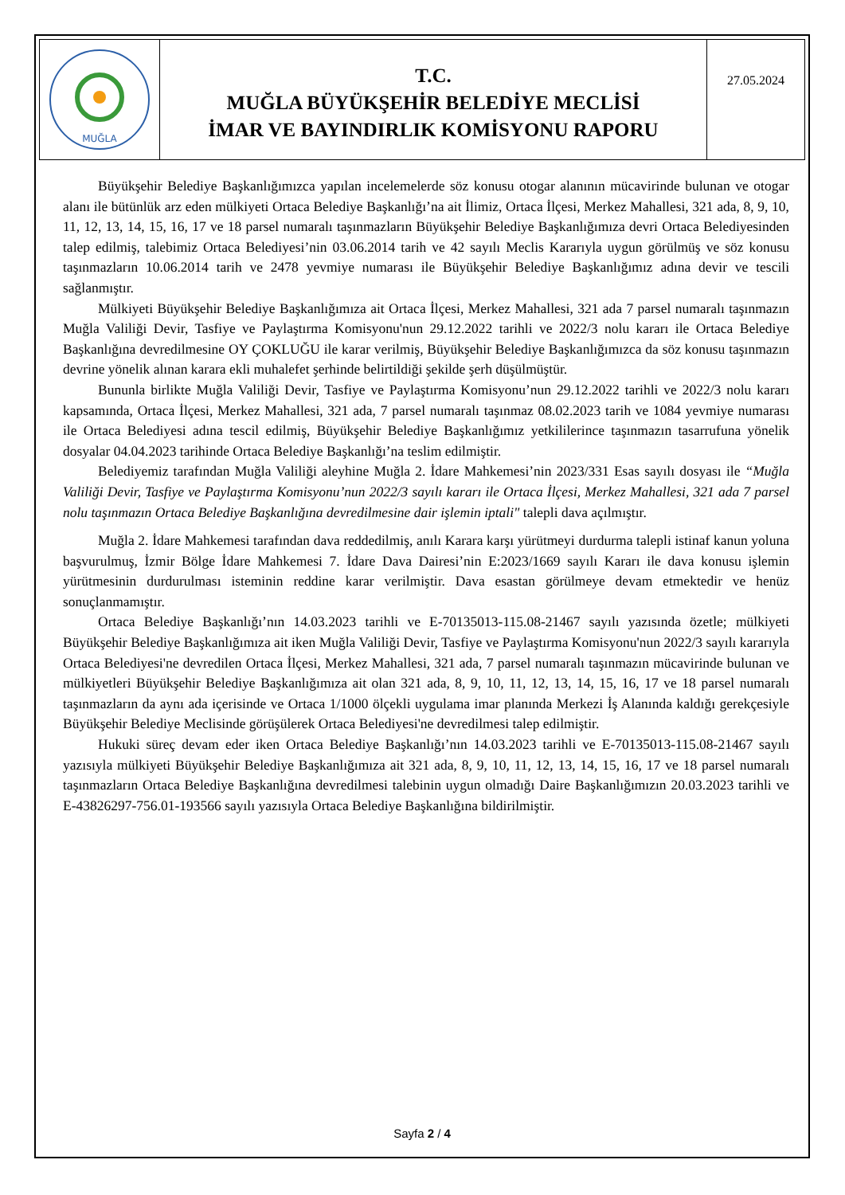MUĞLA
T.C.
MUĞLA BÜYÜKŞEHİR BELEDİYE MECLİSİ
İMAR VE BAYINDIRLIK KOMİSYONU RAPORU
27.05.2024
Büyükşehir Belediye Başkanlığımızca yapılan incelemelerde söz konusu otogar alanının mücavirinde bulunan ve otogar alanı ile bütünlük arz eden mülkiyeti Ortaca Belediye Başkanlığı’na ait İlimiz, Ortaca İlçesi, Merkez Mahallesi, 321 ada, 8, 9, 10, 11, 12, 13, 14, 15, 16, 17 ve 18 parsel numaralı taşınmazların Büyükşehir Belediye Başkanlığımıza devri Ortaca Belediyesinden talep edilmiş, talebimiz Ortaca Belediyesi’nin 03.06.2014 tarih ve 42 sayılı Meclis Kararıyla uygun görülmüş ve söz konusu taşınmazların 10.06.2014 tarih ve 2478 yevmiye numarası ile Büyükşehir Belediye Başkanlığımız adına devir ve tescili sağlanmıştır.
Mülkiyeti Büyükşehir Belediye Başkanlığımıza ait Ortaca İlçesi, Merkez Mahallesi, 321 ada 7 parsel numaralı taşınmazın Muğla Valiliği Devir, Tasfiye ve Paylaştırma Komisyonu'nun 29.12.2022 tarihli ve 2022/3 nolu kararı ile Ortaca Belediye Başkanlığına devredilmesine OY ÇOKLUĞU ile karar verilmiş, Büyükşehir Belediye Başkanlığımızca da söz konusu taşınmazın devrine yönelik alınan karara ekli muhalefet şerhinde belirtildiği şekilde şerh düşülmüştür.
Bununla birlikte Muğla Valiliği Devir, Tasfiye ve Paylaştırma Komisyonu’nun 29.12.2022 tarihli ve 2022/3 nolu kararı kapsamında, Ortaca İlçesi, Merkez Mahallesi, 321 ada, 7 parsel numaralı taşınmaz 08.02.2023 tarih ve 1084 yevmiye numarası ile Ortaca Belediyesi adına tescil edilmiş, Büyükşehir Belediye Başkanlığımız yetkililerince taşınmazın tasarrufuna yönelik dosyalar 04.04.2023 tarihinde Ortaca Belediye Başkanlığı’na teslim edilmiştir.
Belediyemiz tarafından Muğla Valiliği aleyhine Muğla 2. İdare Mahkemesi’nin 2023/331 Esas sayılı dosyası ile “Muğla Valiliği Devir, Tasfiye ve Paylaştırma Komisyonu’nun 2022/3 sayılı kararı ile Ortaca İlçesi, Merkez Mahallesi, 321 ada 7 parsel nolu taşınmazın Ortaca Belediye Başkanlığına devredilmesine dair işlemin iptali" talepli dava açılmıştır.
Muğla 2. İdare Mahkemesi tarafından dava reddedilmiş, anılı Karara karşı yürütmeyi durdurma talepli istinaf kanun yoluna başvurulmuş, İzmir Bölge İdare Mahkemesi 7. İdare Dava Dairesi’nin E:2023/1669 sayılı Kararı ile dava konusu işlemin yürütmesinin durdurulması isteminin reddine karar verilmiştir. Dava esastan görülmeye devam etmektedir ve henüz sonuçlanmamıştır.
Ortaca Belediye Başkanlığı’nın 14.03.2023 tarihli ve E-70135013-115.08-21467 sayılı yazısında özetle; mülkiyeti Büyükşehir Belediye Başkanlığımıza ait iken Muğla Valiliği Devir, Tasfiye ve Paylaştırma Komisyonu'nun 2022/3 sayılı kararıyla Ortaca Belediyesi'ne devredilen Ortaca İlçesi, Merkez Mahallesi, 321 ada, 7 parsel numaralı taşınmazın mücavirinde bulunan ve mülkiyetleri Büyükşehir Belediye Başkanlığımıza ait olan 321 ada, 8, 9, 10, 11, 12, 13, 14, 15, 16, 17 ve 18 parsel numaralı taşınmazların da aynı ada içerisinde ve Ortaca 1/1000 ölçekli uygulama imar planında Merkezi İş Alanında kaldığı gerekçesiyle Büyükşehir Belediye Meclisinde görüşülerek Ortaca Belediyesi'ne devredilmesi talep edilmiştir.
Hukuki süreç devam eder iken Ortaca Belediye Başkanlığı’nın 14.03.2023 tarihli ve E-70135013-115.08-21467 sayılı yazısıyla mülkiyeti Büyükşehir Belediye Başkanlığımıza ait 321 ada, 8, 9, 10, 11, 12, 13, 14, 15, 16, 17 ve 18 parsel numaralı taşınmazların Ortaca Belediye Başkanlığına devredilmesi talebinin uygun olmadığı Daire Başkanlığımızın 20.03.2023 tarihli ve E-43826297-756.01-193566 sayılı yazısıyla Ortaca Belediye Başkanlığına bildirilmiştir.
Sayfa 2 / 4